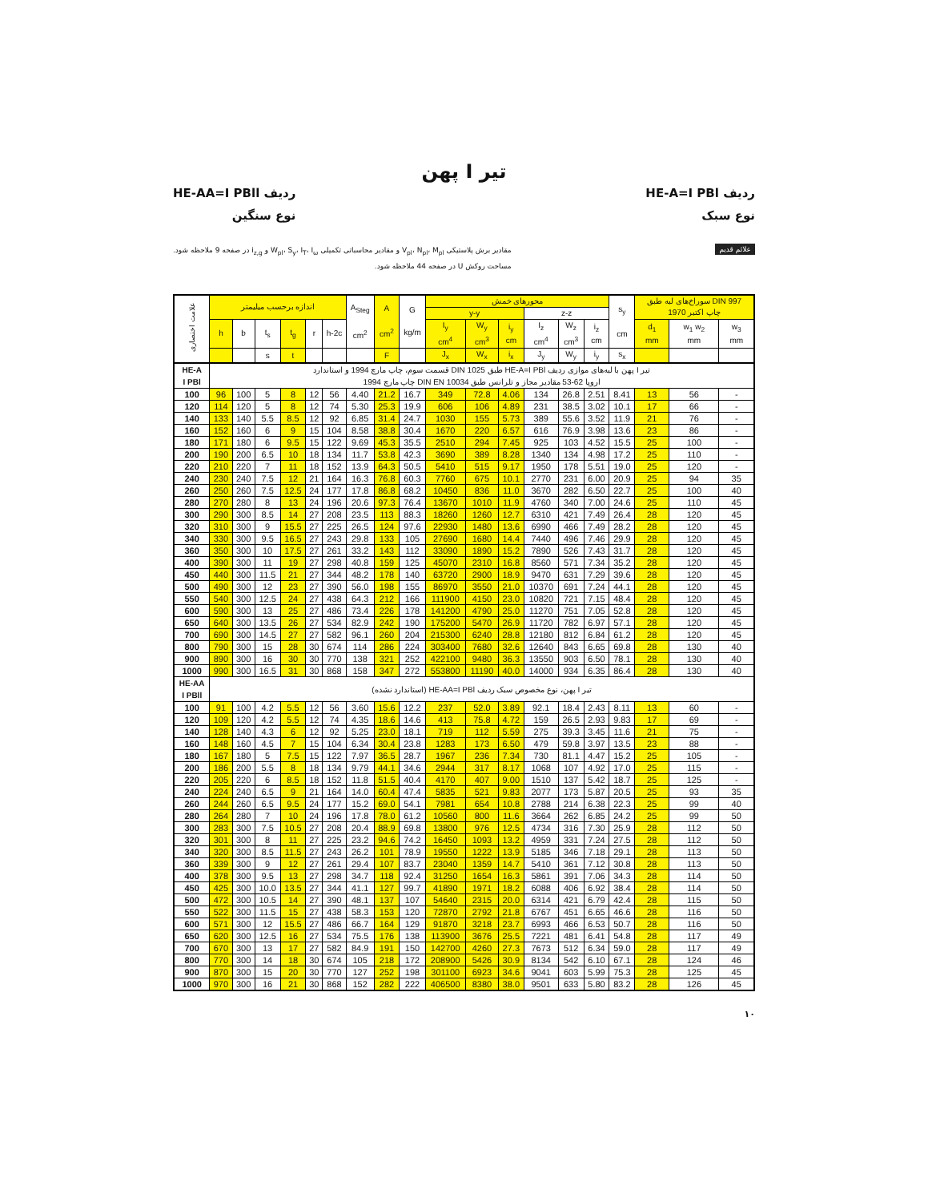تیر I پهن
ردیف HE-A=I PBl
نوع سبک
ردیف HE-AA=I PBll
نوع سنگین
مقادیر برش پلاستیکی V<sub>pl</sub>، N<sub>pl</sub>، M<sub>pl</sub> و مقادیر محاسباتی تکمیلی W<sub>pl</sub>، S<sub>y</sub>، I<sub>T</sub>، I<sub>ω</sub> و i<sub>z,g</sub> در صفحه 9 ملاحظه شود.
مساحت روکش U در صفحه 44 ملاحظه شود.
علائم قدیم
| علامت اختصاری | اندازه برحسب میلیمتر | | | | | | A<sub>Steg</sub> cm<sup>2</sup> | A cm<sup>2</sup> | G kg/m | محورهای خمش | | | | | | s<sub>y</sub> cm | سوراخ‌های لبه طبق DIN 997 چاپ اکتبر 1970 | | |
| --- | --- | --- | --- | --- | --- | --- | --- | --- | --- | --- | --- | --- | --- | --- | --- | --- | --- | --- | --- |
| | | | | | | | | | | y-y | | | z-z | | | | | | |
| | h | b | t<sub>s</sub> | t<sub>g</sub> | r | h-2c | | | | I<sub>y</sub> cm<sup>4</sup> | W<sub>y</sub> cm<sup>3</sup> | i<sub>y</sub> cm | I<sub>z</sub> cm<sup>4</sup> | W<sub>z</sub> cm<sup>3</sup> | i<sub>z</sub> cm | | d<sub>1</sub> mm | w<sub>1</sub> w<sub>2</sub> mm | w<sub>3</sub> mm |
| | | | s | t | | | | F | | J<sub>x</sub> | W<sub>x</sub> | i<sub>x</sub> | J<sub>y</sub> | W<sub>y</sub> | i<sub>y</sub> | s<sub>x</sub> | | | |
| HE-A I PBl | تیر I پهن با لبه‌های موازی ردیف HE-A=I PBl طبق DIN 1025 قسمت سوم، چاپ مارچ 1994 و استاندارد اروپا 62-53 مقادیر مجاز و تلرانس طبق DIN EN 10034 چاپ مارچ 1994 | | | | | | | | | | | | | | | | | | |
| 100 | 96 | 100 | 5 | 8 | 12 | 56 | 4.40 | 21.2 | 16.7 | 349 | 72.8 | 4.06 | 134 | 26.8 | 2.51 | 8.41 | 13 | 56 | - |
| 120 | 114 | 120 | 5 | 8 | 12 | 74 | 5.30 | 25.3 | 19.9 | 606 | 106 | 4.89 | 231 | 38.5 | 3.02 | 10.1 | 17 | 66 | - |
| 140 | 133 | 140 | 5.5 | 8.5 | 12 | 92 | 6.85 | 31.4 | 24.7 | 1030 | 155 | 5.73 | 389 | 55.6 | 3.52 | 11.9 | 21 | 76 | - |
| 160 | 152 | 160 | 6 | 9 | 15 | 104 | 8.58 | 38.8 | 30.4 | 1670 | 220 | 6.57 | 616 | 76.9 | 3.98 | 13.6 | 23 | 86 | - |
| 180 | 171 | 180 | 6 | 9.5 | 15 | 122 | 9.69 | 45.3 | 35.5 | 2510 | 294 | 7.45 | 925 | 103 | 4.52 | 15.5 | 25 | 100 | - |
| 200 | 190 | 200 | 6.5 | 10 | 18 | 134 | 11.7 | 53.8 | 42.3 | 3690 | 389 | 8.28 | 1340 | 134 | 4.98 | 17.2 | 25 | 110 | - |
| 220 | 210 | 220 | 7 | 11 | 18 | 152 | 13.9 | 64.3 | 50.5 | 5410 | 515 | 9.17 | 1950 | 178 | 5.51 | 19.0 | 25 | 120 | - |
| 240 | 230 | 240 | 7.5 | 12 | 21 | 164 | 16.3 | 76.8 | 60.3 | 7760 | 675 | 10.1 | 2770 | 231 | 6.00 | 20.9 | 25 | 94 | 35 |
| 260 | 250 | 260 | 7.5 | 12.5 | 24 | 177 | 17.8 | 86.8 | 68.2 | 10450 | 836 | 11.0 | 3670 | 282 | 6.50 | 22.7 | 25 | 100 | 40 |
| 280 | 270 | 280 | 8 | 13 | 24 | 196 | 20.6 | 97.3 | 76.4 | 13670 | 1010 | 11.9 | 4760 | 340 | 7.00 | 24.6 | 25 | 110 | 45 |
| 300 | 290 | 300 | 8.5 | 14 | 27 | 208 | 23.5 | 113 | 88.3 | 18260 | 1260 | 12.7 | 6310 | 421 | 7.49 | 26.4 | 28 | 120 | 45 |
| 320 | 310 | 300 | 9 | 15.5 | 27 | 225 | 26.5 | 124 | 97.6 | 22930 | 1480 | 13.6 | 6990 | 466 | 7.49 | 28.2 | 28 | 120 | 45 |
| 340 | 330 | 300 | 9.5 | 16.5 | 27 | 243 | 29.8 | 133 | 105 | 27690 | 1680 | 14.4 | 7440 | 496 | 7.46 | 29.9 | 28 | 120 | 45 |
| 360 | 350 | 300 | 10 | 17.5 | 27 | 261 | 33.2 | 143 | 112 | 33090 | 1890 | 15.2 | 7890 | 526 | 7.43 | 31.7 | 28 | 120 | 45 |
| 400 | 390 | 300 | 11 | 19 | 27 | 298 | 40.8 | 159 | 125 | 45070 | 2310 | 16.8 | 8560 | 571 | 7.34 | 35.2 | 28 | 120 | 45 |
| 450 | 440 | 300 | 11.5 | 21 | 27 | 344 | 48.2 | 178 | 140 | 63720 | 2900 | 18.9 | 9470 | 631 | 7.29 | 39.6 | 28 | 120 | 45 |
| 500 | 490 | 300 | 12 | 23 | 27 | 390 | 56.0 | 198 | 155 | 86970 | 3550 | 21.0 | 10370 | 691 | 7.24 | 44.1 | 28 | 120 | 45 |
| 550 | 540 | 300 | 12.5 | 24 | 27 | 438 | 64.3 | 212 | 166 | 111900 | 4150 | 23.0 | 10820 | 721 | 7.15 | 48.4 | 28 | 120 | 45 |
| 600 | 590 | 300 | 13 | 25 | 27 | 486 | 73.4 | 226 | 178 | 141200 | 4790 | 25.0 | 11270 | 751 | 7.05 | 52.8 | 28 | 120 | 45 |
| 650 | 640 | 300 | 13.5 | 26 | 27 | 534 | 82.9 | 242 | 190 | 175200 | 5470 | 26.9 | 11720 | 782 | 6.97 | 57.1 | 28 | 120 | 45 |
| 700 | 690 | 300 | 14.5 | 27 | 27 | 582 | 96.1 | 260 | 204 | 215300 | 6240 | 28.8 | 12180 | 812 | 6.84 | 61.2 | 28 | 120 | 45 |
| 800 | 790 | 300 | 15 | 28 | 30 | 674 | 114 | 286 | 224 | 303400 | 7680 | 32.6 | 12640 | 843 | 6.65 | 69.8 | 28 | 130 | 40 |
| 900 | 890 | 300 | 16 | 30 | 30 | 770 | 138 | 321 | 252 | 422100 | 9480 | 36.3 | 13550 | 903 | 6.50 | 78.1 | 28 | 130 | 40 |
| 1000 | 990 | 300 | 16.5 | 31 | 30 | 868 | 158 | 347 | 272 | 553800 | 11190 | 40.0 | 14000 | 934 | 6.35 | 86.4 | 28 | 130 | 40 |
| HE-AA I PBll | تیر I پهن، نوع مخصوص سبک ردیف HE-AA=I PBl (استاندارد نشده) | | | | | | | | | | | | | | | | | | |
| 100 | 91 | 100 | 4.2 | 5.5 | 12 | 56 | 3.60 | 15.6 | 12.2 | 237 | 52.0 | 3.89 | 92.1 | 18.4 | 2.43 | 8.11 | 13 | 60 | - |
| 120 | 109 | 120 | 4.2 | 5.5 | 12 | 74 | 4.35 | 18.6 | 14.6 | 413 | 75.8 | 4.72 | 159 | 26.5 | 2.93 | 9.83 | 17 | 69 | - |
| 140 | 128 | 140 | 4.3 | 6 | 12 | 92 | 5.25 | 23.0 | 18.1 | 719 | 112 | 5.59 | 275 | 39.3 | 3.45 | 11.6 | 21 | 75 | - |
| 160 | 148 | 160 | 4.5 | 7 | 15 | 104 | 6.34 | 30.4 | 23.8 | 1283 | 173 | 6.50 | 479 | 59.8 | 3.97 | 13.5 | 23 | 88 | - |
| 180 | 167 | 180 | 5 | 7.5 | 15 | 122 | 7.97 | 36.5 | 28.7 | 1967 | 236 | 7.34 | 730 | 81.1 | 4.47 | 15.2 | 25 | 105 | - |
| 200 | 186 | 200 | 5.5 | 8 | 18 | 134 | 9.79 | 44.1 | 34.6 | 2944 | 317 | 8.17 | 1068 | 107 | 4.92 | 17.0 | 25 | 115 | - |
| 220 | 205 | 220 | 6 | 8.5 | 18 | 152 | 11.8 | 51.5 | 40.4 | 4170 | 407 | 9.00 | 1510 | 137 | 5.42 | 18.7 | 25 | 125 | - |
| 240 | 224 | 240 | 6.5 | 9 | 21 | 164 | 14.0 | 60.4 | 47.4 | 5835 | 521 | 9.83 | 2077 | 173 | 5.87 | 20.5 | 25 | 93 | 35 |
| 260 | 244 | 260 | 6.5 | 9.5 | 24 | 177 | 15.2 | 69.0 | 54.1 | 7981 | 654 | 10.8 | 2788 | 214 | 6.38 | 22.3 | 25 | 99 | 40 |
| 280 | 264 | 280 | 7 | 10 | 24 | 196 | 17.8 | 78.0 | 61.2 | 10560 | 800 | 11.6 | 3664 | 262 | 6.85 | 24.2 | 25 | 99 | 50 |
| 300 | 283 | 300 | 7.5 | 10.5 | 27 | 208 | 20.4 | 88.9 | 69.8 | 13800 | 976 | 12.5 | 4734 | 316 | 7.30 | 25.9 | 28 | 112 | 50 |
| 320 | 301 | 300 | 8 | 11 | 27 | 225 | 23.2 | 94.6 | 74.2 | 16450 | 1093 | 13.2 | 4959 | 331 | 7.24 | 27.5 | 28 | 112 | 50 |
| 340 | 320 | 300 | 8.5 | 11.5 | 27 | 243 | 26.2 | 101 | 78.9 | 19550 | 1222 | 13.9 | 5185 | 346 | 7.18 | 29.1 | 28 | 113 | 50 |
| 360 | 339 | 300 | 9 | 12 | 27 | 261 | 29.4 | 107 | 83.7 | 23040 | 1359 | 14.7 | 5410 | 361 | 7.12 | 30.8 | 28 | 113 | 50 |
| 400 | 378 | 300 | 9.5 | 13 | 27 | 298 | 34.7 | 118 | 92.4 | 31250 | 1654 | 16.3 | 5861 | 391 | 7.06 | 34.3 | 28 | 114 | 50 |
| 450 | 425 | 300 | 10.0 | 13.5 | 27 | 344 | 41.1 | 127 | 99.7 | 41890 | 1971 | 18.2 | 6088 | 406 | 6.92 | 38.4 | 28 | 114 | 50 |
| 500 | 472 | 300 | 10.5 | 14 | 27 | 390 | 48.1 | 137 | 107 | 54640 | 2315 | 20.0 | 6314 | 421 | 6.79 | 42.4 | 28 | 115 | 50 |
| 550 | 522 | 300 | 11.5 | 15 | 27 | 438 | 58.3 | 153 | 120 | 72870 | 2792 | 21.8 | 6767 | 451 | 6.65 | 46.6 | 28 | 116 | 50 |
| 600 | 571 | 300 | 12 | 15.5 | 27 | 486 | 66.7 | 164 | 129 | 91870 | 3218 | 23.7 | 6993 | 466 | 6.53 | 50.7 | 28 | 116 | 50 |
| 650 | 620 | 300 | 12.5 | 16 | 27 | 534 | 75.5 | 176 | 138 | 113900 | 3676 | 25.5 | 7221 | 481 | 6.41 | 54.8 | 28 | 117 | 49 |
| 700 | 670 | 300 | 13 | 17 | 27 | 582 | 84.9 | 191 | 150 | 142700 | 4260 | 27.3 | 7673 | 512 | 6.34 | 59.0 | 28 | 117 | 49 |
| 800 | 770 | 300 | 14 | 18 | 30 | 674 | 105 | 218 | 172 | 208900 | 5426 | 30.9 | 8134 | 542 | 6.10 | 67.1 | 28 | 124 | 46 |
| 900 | 870 | 300 | 15 | 20 | 30 | 770 | 127 | 252 | 198 | 301100 | 6923 | 34.6 | 9041 | 603 | 5.99 | 75.3 | 28 | 125 | 45 |
| 1000 | 970 | 300 | 16 | 21 | 30 | 868 | 152 | 282 | 222 | 406500 | 8380 | 38.0 | 9501 | 633 | 5.80 | 83.2 | 28 | 126 | 45 |
۱۰